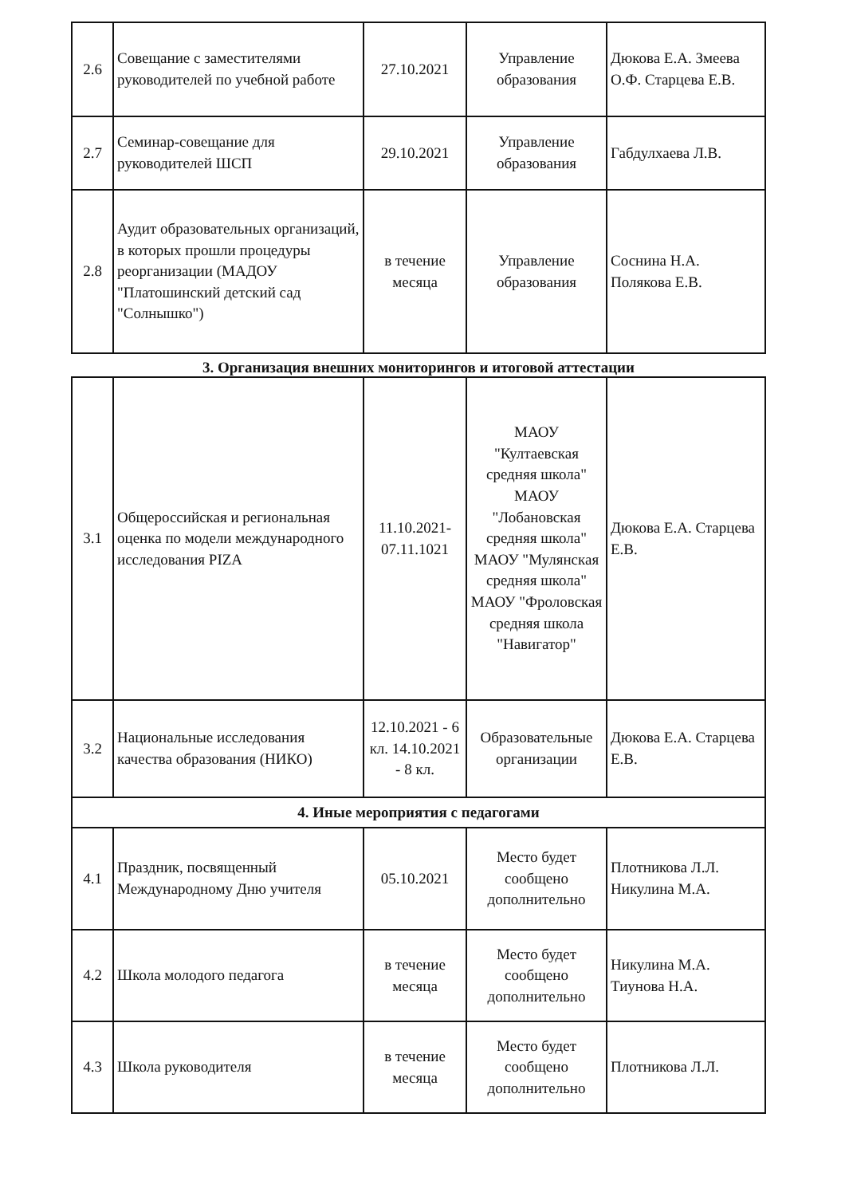| 2.6 | Совещание с заместителями руководителей по учебной работе | 27.10.2021 | Управление образования | Дюкова Е.А. Змеева О.Ф. Старцева Е.В. |
| 2.7 | Семинар-совещание для руководителей ШСП | 29.10.2021 | Управление образования | Габдулхаева Л.В. |
| 2.8 | Аудит образовательных организаций, в которых прошли процедуры реорганизации (МАДОУ "Платошинский детский сад "Солнышко") | в течение месяца | Управление образования | Соснина Н.А. Полякова Е.В. |
3. Организация внешних мониторингов и итоговой аттестации
| 3.1 | Общероссийская и региональная оценка по модели международного исследования PIZA | 11.10.2021-07.11.1021 | МАОУ "Култаевская средняя школа" МАОУ "Лобановская средняя школа" МАОУ "Мулянская средняя школа" МАОУ "Фроловская средняя школа "Навигатор" | Дюкова Е.А. Старцева Е.В. |
| 3.2 | Национальные исследования качества образования (НИКО) | 12.10.2021 - 6 кл. 14.10.2021 - 8 кл. | Образовательные организации | Дюкова Е.А. Старцева Е.В. |
| 4. Иные мероприятия с педагогами | | | | |
| 4.1 | Праздник, посвященный Международному Дню учителя | 05.10.2021 | Место будет сообщено дополнительно | Плотникова Л.Л. Никулина М.А. |
| 4.2 | Школа молодого педагога | в течение месяца | Место будет сообщено дополнительно | Никулина М.А. Тиунова Н.А. |
| 4.3 | Школа руководителя | в течение месяца | Место будет сообщено дополнительно | Плотникова Л.Л. |